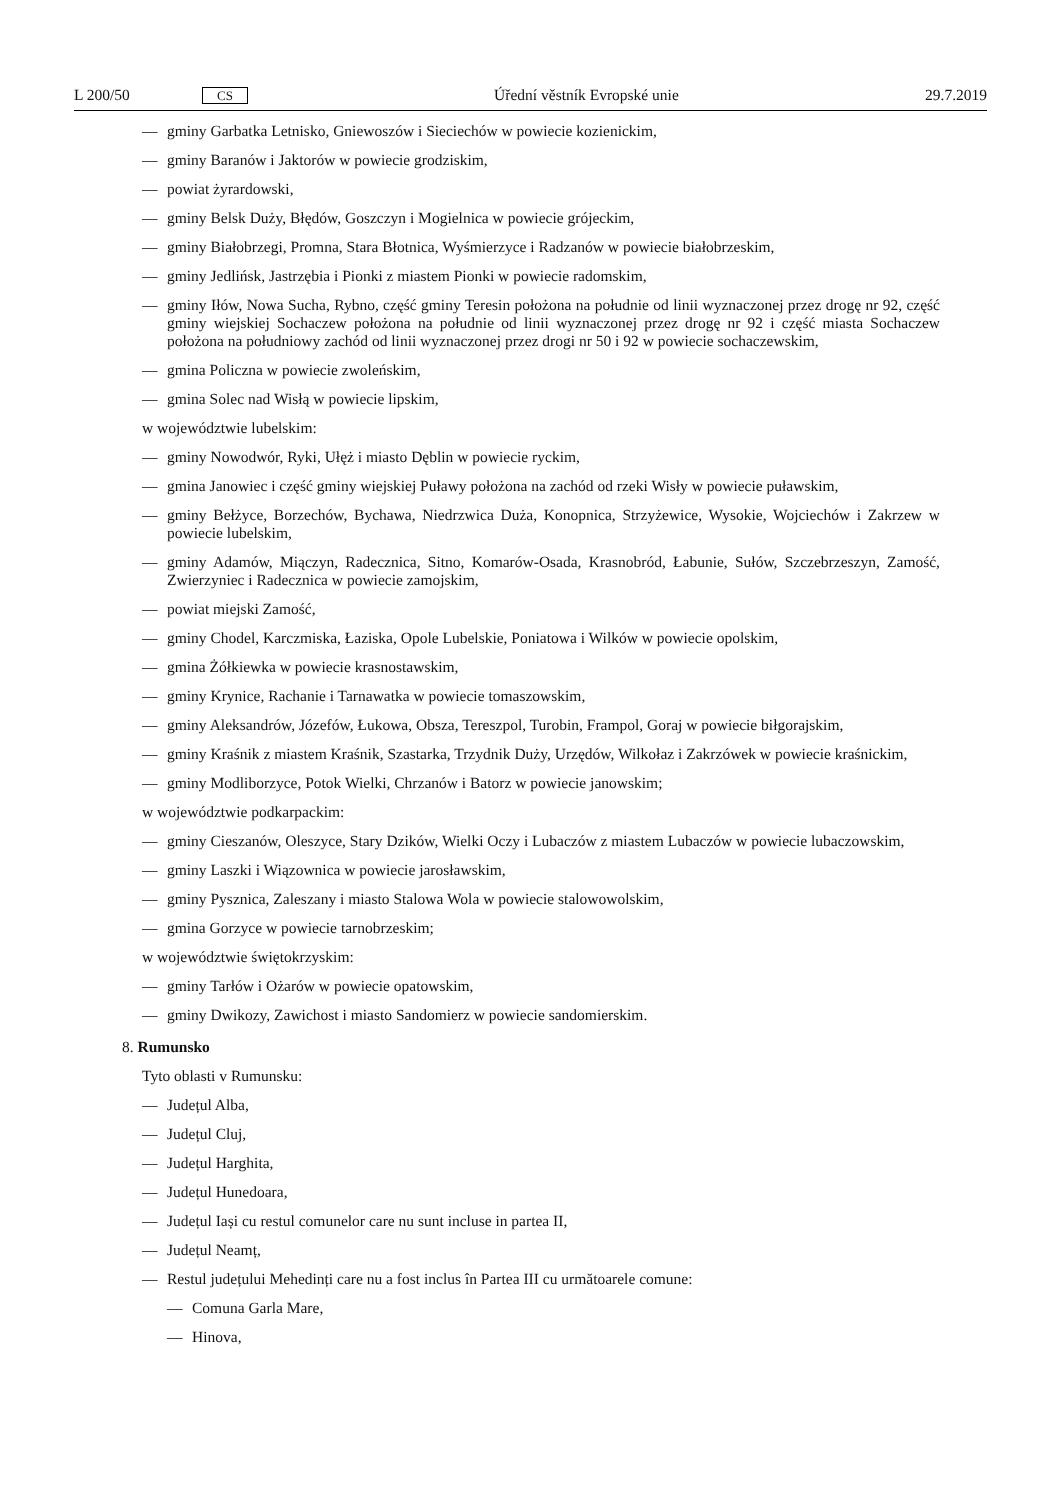L 200/50 CS Úřední věstník Evropské unie 29.7.2019
— gminy Garbatka Letnisko, Gniewoszów i Sieciechów w powiecie kozienickim,
— gminy Baranów i Jaktorów w powiecie grodziskim,
— powiat żyrardowski,
— gminy Belsk Duży, Błędów, Goszczyn i Mogielnica w powiecie grójeckim,
— gminy Białobrzegi, Promna, Stara Błotnica, Wyśmierzyce i Radzanów w powiecie białobrzeskim,
— gminy Jedlińsk, Jastrzębia i Pionki z miastem Pionki w powiecie radomskim,
— gminy Iłów, Nowa Sucha, Rybno, część gminy Teresin położona na południe od linii wyznaczonej przez drogę nr 92, część gminy wiejskiej Sochaczew położona na południe od linii wyznaczonej przez drogę nr 92 i część miasta Sochaczew położona na południowy zachód od linii wyznaczonej przez drogi nr 50 i 92 w powiecie sochaczewskim,
— gmina Policzna w powiecie zwoleńskim,
— gmina Solec nad Wisłą w powiecie lipskim,
w województwie lubelskim:
— gminy Nowodwór, Ryki, Ułęż i miasto Dęblin w powiecie ryckim,
— gmina Janowiec i część gminy wiejskiej Puławy położona na zachód od rzeki Wisły w powiecie puławskim,
— gminy Bełżyce, Borzechów, Bychawa, Niedrzwica Duża, Konopnica, Strzyżewice, Wysokie, Wojciechów i Zakrzew w powiecie lubelskim,
— gminy Adamów, Miączyn, Radecznica, Sitno, Komarów-Osada, Krasnobród, Łabunie, Sułów, Szczebrzeszyn, Zamość, Zwierzyniec i Radecznica w powiecie zamojskim,
— powiat miejski Zamość,
— gminy Chodel, Karczmiska, Łaziska, Opole Lubelskie, Poniatowa i Wilków w powiecie opolskim,
— gmina Żółkiewka w powiecie krasnostawskim,
— gminy Krynice, Rachanie i Tarnawatka w powiecie tomaszowskim,
— gminy Aleksandrów, Józefów, Łukowa, Obsza, Tereszpol, Turobin, Frampol, Goraj w powiecie biłgorajskim,
— gminy Kraśnik z miastem Kraśnik, Szastarka, Trzydnik Duży, Urzędów, Wilkołaz i Zakrzówek w powiecie kraśnickim,
— gminy Modliborzyce, Potok Wielki, Chrzanów i Batorz w powiecie janowskim;
w województwie podkarpackim:
— gminy Cieszanów, Oleszyce, Stary Dzików, Wielki Oczy i Lubaczów z miastem Lubaczów w powiecie lubaczowskim,
— gminy Laszki i Wiązownica w powiecie jarosławskim,
— gminy Pysznica, Zaleszany i miasto Stalowa Wola w powiecie stalowowolskim,
— gmina Gorzyce w powiecie tarnobrzeskim;
w województwie świętokrzyskim:
— gminy Tarłów i Ożarów w powiecie opatowskim,
— gminy Dwikozy, Zawichost i miasto Sandomierz w powiecie sandomierskim.
8. Rumunsko
Tyto oblasti v Rumunsku:
— Județul Alba,
— Județul Cluj,
— Județul Harghita,
— Județul Hunedoara,
— Județul Iași cu restul comunelor care nu sunt incluse in partea II,
— Județul Neamț,
— Restul județului Mehedinți care nu a fost inclus în Partea III cu următoarele comune:
— Comuna Garla Mare,
— Hinova,